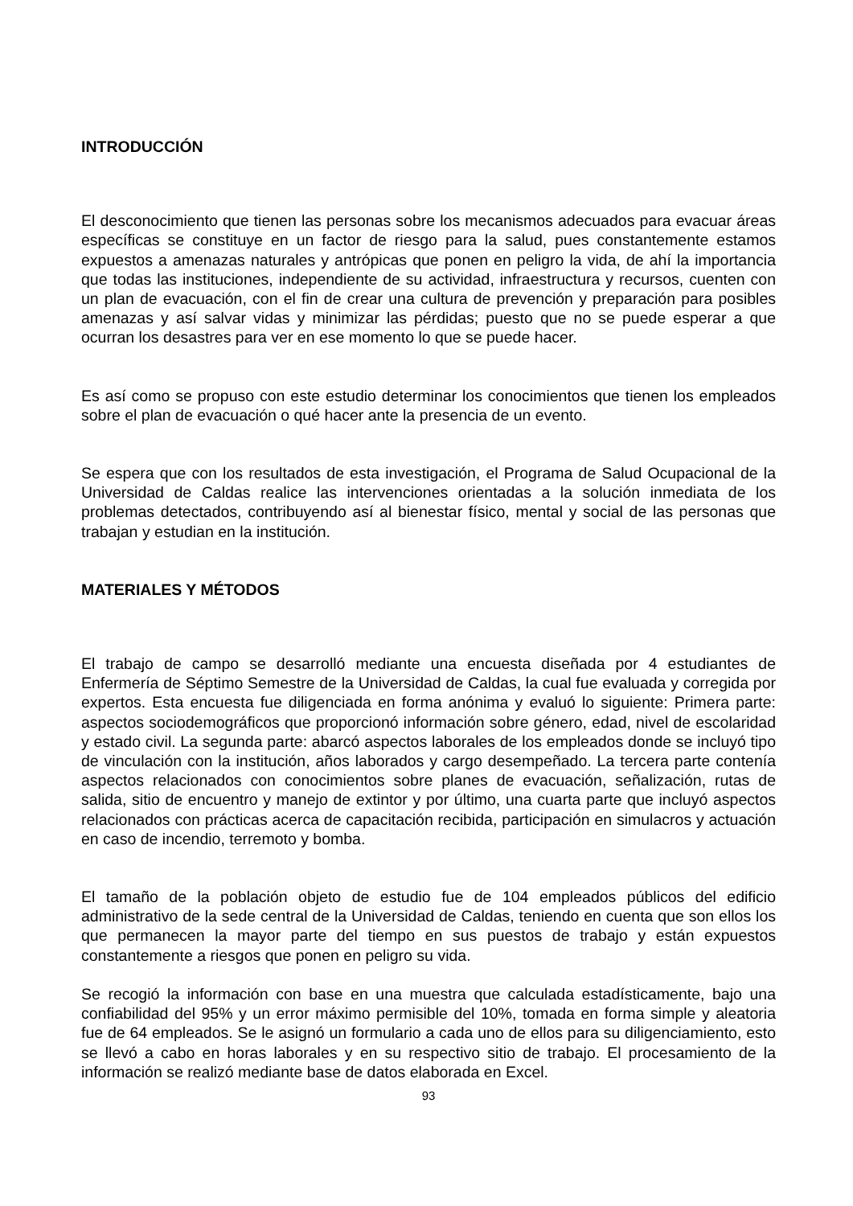INTRODUCCIÓN
El desconocimiento que tienen las personas sobre los mecanismos adecuados para evacuar áreas específicas se constituye en un factor de riesgo para la salud, pues constantemente estamos expuestos a amenazas naturales y antrópicas que ponen en peligro la vida, de ahí la importancia que todas las instituciones, independiente de su actividad, infraestructura y recursos, cuenten con un plan de evacuación, con el fin de crear una cultura de prevención y preparación para posibles amenazas y así salvar vidas y minimizar las pérdidas; puesto que no se puede esperar a que ocurran los desastres para ver en ese momento lo que se puede hacer.
Es así como se propuso con este estudio determinar los conocimientos que tienen los empleados sobre el plan de evacuación o qué hacer ante la presencia de un evento.
Se espera que con los resultados de esta investigación, el Programa de Salud Ocupacional de la Universidad de Caldas realice las intervenciones orientadas a la solución inmediata de los problemas detectados, contribuyendo así al bienestar físico, mental y social de las personas que trabajan y estudian en la institución.
MATERIALES Y MÉTODOS
El trabajo de campo se desarrolló mediante una encuesta diseñada por 4 estudiantes de Enfermería de Séptimo Semestre de la Universidad de Caldas, la cual fue evaluada y corregida por expertos. Esta encuesta fue diligenciada en forma anónima y evaluó lo siguiente: Primera parte: aspectos sociodemográficos que proporcionó información sobre género, edad, nivel de escolaridad y estado civil. La segunda parte: abarcó aspectos laborales de los empleados donde se incluyó tipo de vinculación con la institución, años laborados y cargo desempeñado. La tercera parte contenía aspectos relacionados con conocimientos sobre planes de evacuación, señalización, rutas de salida, sitio de encuentro y manejo de extintor y por último, una cuarta parte que incluyó aspectos relacionados con prácticas acerca de capacitación recibida, participación en simulacros y actuación en caso de incendio, terremoto y bomba.
El tamaño de la población objeto de estudio fue de 104 empleados públicos del edificio administrativo de la sede central de la Universidad de Caldas, teniendo en cuenta que son ellos los que permanecen la mayor parte del tiempo en sus puestos de trabajo y están expuestos constantemente a riesgos que ponen en peligro su vida.
Se recogió la información con base en una muestra que calculada estadísticamente, bajo una confiabilidad del 95% y un error máximo permisible del 10%, tomada en forma simple y aleatoria fue de 64 empleados. Se le asignó un formulario a cada uno de ellos para su diligenciamiento, esto se llevó a cabo en horas laborales y en su respectivo sitio de trabajo. El procesamiento de la información se realizó mediante base de datos elaborada en Excel.
93